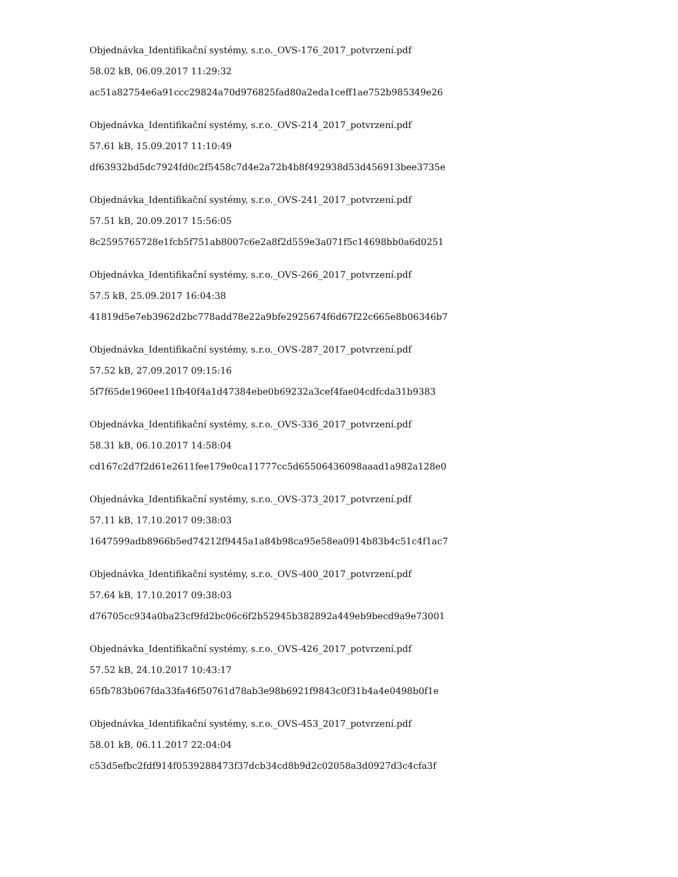Objednávka_Identifikační systémy, s.r.o._OVS-176_2017_potvrzení.pdf
58.02 kB, 06.09.2017 11:29:32
ac51a82754e6a91ccc29824a70d976825fad80a2eda1ceff1ae752b985349e26
Objednávka_Identifikační systémy, s.r.o._OVS-214_2017_potvrzení.pdf
57.61 kB, 15.09.2017 11:10:49
df63932bd5dc7924fd0c2f5458c7d4e2a72b4b8f492938d53d456913bee3735e
Objednávka_Identifikační systémy, s.r.o._OVS-241_2017_potvrzení.pdf
57.51 kB, 20.09.2017 15:56:05
8c2595765728e1fcb5f751ab8007c6e2a8f2d559e3a071f5c14698bb0a6d0251
Objednávka_Identifikační systémy, s.r.o._OVS-266_2017_potvrzení.pdf
57.5 kB, 25.09.2017 16:04:38
41819d5e7eb3962d2bc778add78e22a9bfe2925674f6d67f22c665e8b06346b7
Objednávka_Identifikační systémy, s.r.o._OVS-287_2017_potvrzení.pdf
57.52 kB, 27.09.2017 09:15:16
5f7f65de1960ee11fb40f4a1d47384ebe0b69232a3cef4fae04cdfcda31b9383
Objednávka_Identifikační systémy, s.r.o._OVS-336_2017_potvrzení.pdf
58.31 kB, 06.10.2017 14:58:04
cd167c2d7f2d61e2611fee179e0ca11777cc5d65506436098aaad1a982a128e0
Objednávka_Identifikační systémy, s.r.o._OVS-373_2017_potvrzení.pdf
57.11 kB, 17.10.2017 09:38:03
1647599adb8966b5ed74212f9445a1a84b98ca95e58ea0914b83b4c51c4f1ac7
Objednávka_Identifikační systémy, s.r.o._OVS-400_2017_potvrzení.pdf
57.64 kB, 17.10.2017 09:38:03
d76705cc934a0ba23cf9fd2bc06c6f2b52945b382892a449eb9becd9a9e73001
Objednávka_Identifikační systémy, s.r.o._OVS-426_2017_potvrzení.pdf
57.52 kB, 24.10.2017 10:43:17
65fb783b067fda33fa46f50761d78ab3e98b6921f9843c0f31b4a4e0498b0f1e
Objednávka_Identifikační systémy, s.r.o._OVS-453_2017_potvrzení.pdf
58.01 kB, 06.11.2017 22:04:04
c53d5efbc2fdf914f0539288473f37dcb34cd8b9d2c02058a3d0927d3c4cfa3f